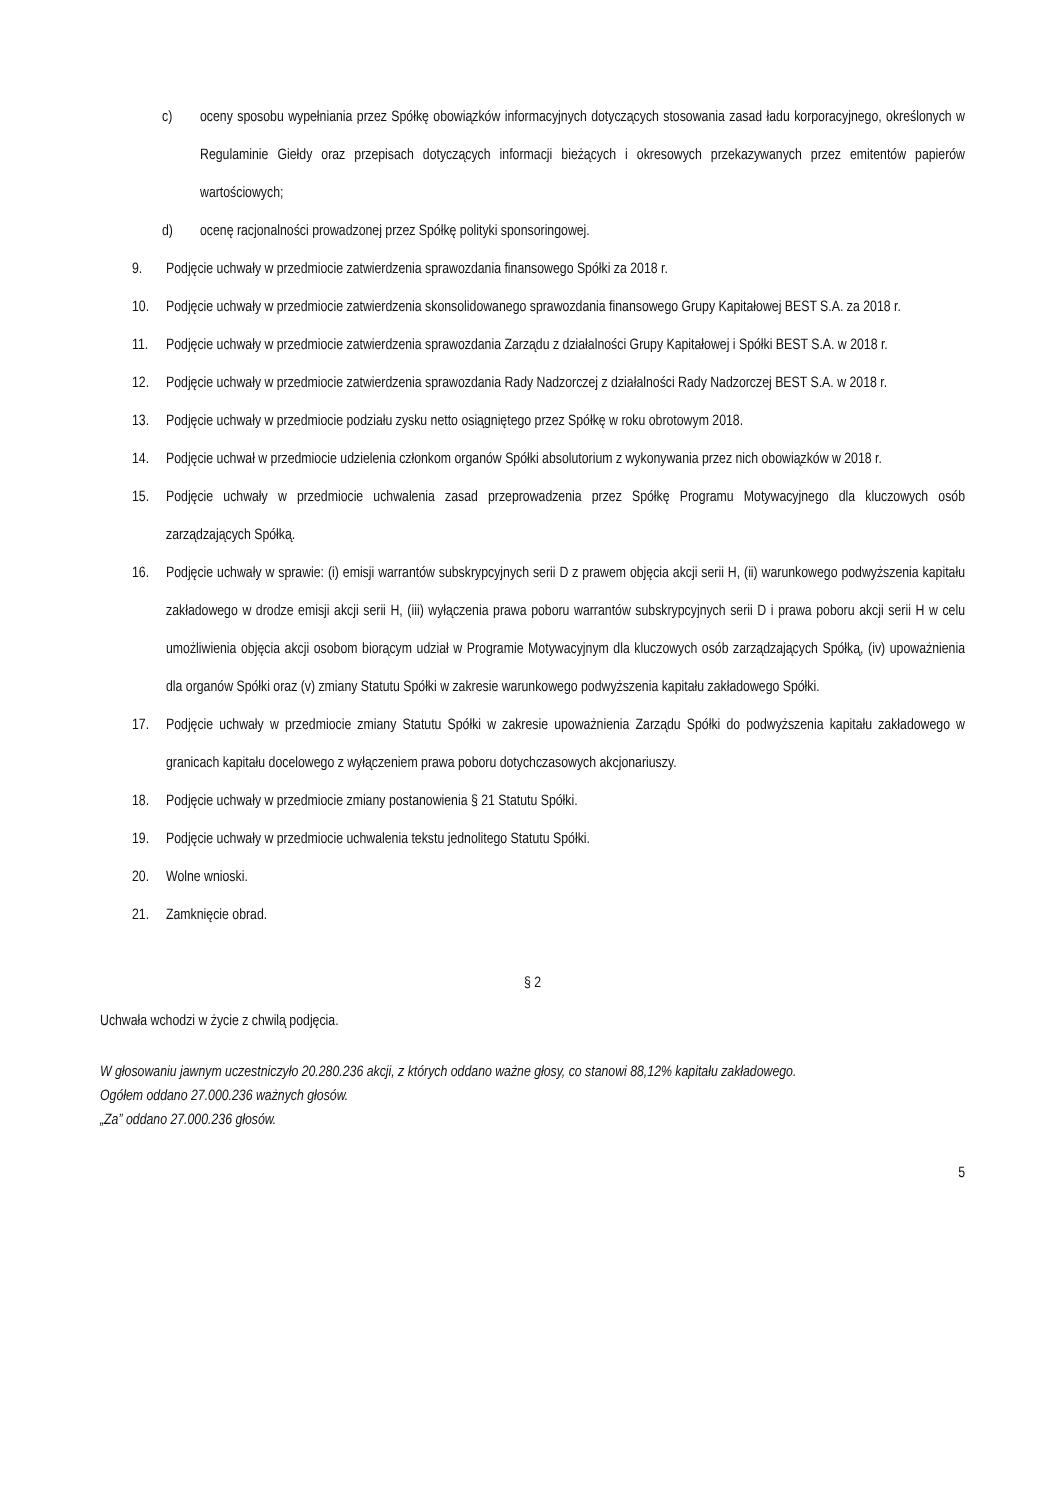c) oceny sposobu wypełniania przez Spółkę obowiązków informacyjnych dotyczących stosowania zasad ładu korporacyjnego, określonych w Regulaminie Giełdy oraz przepisach dotyczących informacji bieżących i okresowych przekazywanych przez emitentów papierów wartościowych;
d) ocenę racjonalności prowadzonej przez Spółkę polityki sponsoringowej.
9. Podjęcie uchwały w przedmiocie zatwierdzenia sprawozdania finansowego Spółki za 2018 r.
10. Podjęcie uchwały w przedmiocie zatwierdzenia skonsolidowanego sprawozdania finansowego Grupy Kapitałowej BEST S.A. za 2018 r.
11. Podjęcie uchwały w przedmiocie zatwierdzenia sprawozdania Zarządu z działalności Grupy Kapitałowej i Spółki BEST S.A. w 2018 r.
12. Podjęcie uchwały w przedmiocie zatwierdzenia sprawozdania Rady Nadzorczej z działalności Rady Nadzorczej BEST S.A. w 2018 r.
13. Podjęcie uchwały w przedmiocie podziału zysku netto osiągniętego przez Spółkę w roku obrotowym 2018.
14. Podjęcie uchwał w przedmiocie udzielenia członkom organów Spółki absolutorium z wykonywania przez nich obowiązków w 2018 r.
15. Podjęcie uchwały w przedmiocie uchwalenia zasad przeprowadzenia przez Spółkę Programu Motywacyjnego dla kluczowych osób zarządzających Spółką.
16. Podjęcie uchwały w sprawie: (i) emisji warrantów subskrypcyjnych serii D z prawem objęcia akcji serii H, (ii) warunkowego podwyższenia kapitału zakładowego w drodze emisji akcji serii H, (iii) wyłączenia prawa poboru warrantów subskrypcyjnych serii D i prawa poboru akcji serii H w celu umożliwienia objęcia akcji osobom biorącym udział w Programie Motywacyjnym dla kluczowych osób zarządzających Spółką, (iv) upoważnienia dla organów Spółki oraz (v) zmiany Statutu Spółki w zakresie warunkowego podwyższenia kapitału zakładowego Spółki.
17. Podjęcie uchwały w przedmiocie zmiany Statutu Spółki w zakresie upoważnienia Zarządu Spółki do podwyższenia kapitału zakładowego w granicach kapitału docelowego z wyłączeniem prawa poboru dotychczasowych akcjonariuszy.
18. Podjęcie uchwały w przedmiocie zmiany postanowienia § 21 Statutu Spółki.
19. Podjęcie uchwały w przedmiocie uchwalenia tekstu jednolitego Statutu Spółki.
20. Wolne wnioski.
21. Zamknięcie obrad.
§ 2
Uchwała wchodzi w życie z chwilą podjęcia.
W głosowaniu jawnym uczestniczyło 20.280.236 akcji, z których oddano ważne głosy, co stanowi 88,12% kapitału zakładowego.
Ogółem oddano 27.000.236 ważnych głosów.
„Za” oddano 27.000.236 głosów.
5